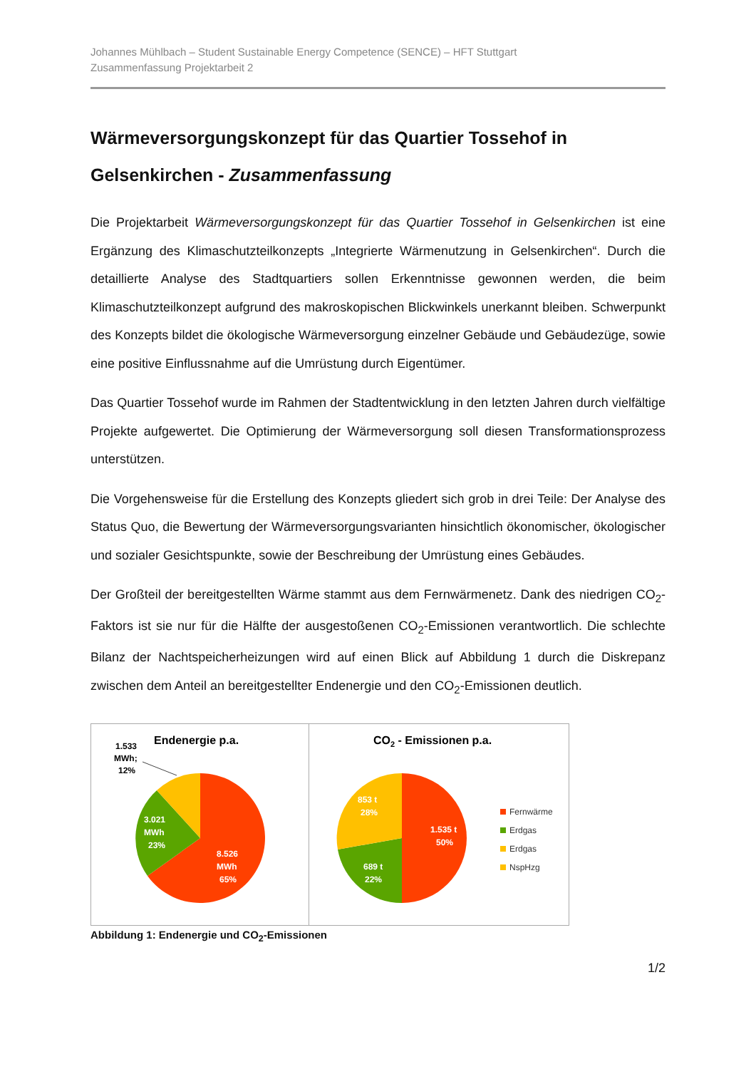Johannes Mühlbach – Student Sustainable Energy Competence (SENCE) – HFT Stuttgart
Zusammenfassung Projektarbeit 2
Wärmeversorgungskonzept für das Quartier Tossehof in Gelsenkirchen - Zusammenfassung
Die Projektarbeit Wärmeversorgungskonzept für das Quartier Tossehof in Gelsenkirchen ist eine Ergänzung des Klimaschutzteilkonzepts „Integrierte Wärmenutzung in Gelsenkirchen“. Durch die detaillierte Analyse des Stadtquartiers sollen Erkenntnisse gewonnen werden, die beim Klimaschutzteilkonzept aufgrund des makroskopischen Blickwinkels unerkannt bleiben. Schwerpunkt des Konzepts bildet die ökologische Wärmeversorgung einzelner Gebäude und Gebäudezüge, sowie eine positive Einflussnahme auf die Umrüstung durch Eigentümer.
Das Quartier Tossehof wurde im Rahmen der Stadtentwicklung in den letzten Jahren durch vielfältige Projekte aufgewertet. Die Optimierung der Wärmeversorgung soll diesen Transformationsprozess unterstützen.
Die Vorgehensweise für die Erstellung des Konzepts gliedert sich grob in drei Teile: Der Analyse des Status Quo, die Bewertung der Wärmeversorgungsvarianten hinsichtlich ökonomischer, ökologischer und sozialer Gesichtspunkte, sowie der Beschreibung der Umrüstung eines Gebäudes.
Der Großteil der bereitgestellten Wärme stammt aus dem Fernwärmenetz. Dank des niedrigen CO<sub>2</sub>-Faktors ist sie nur für die Hälfte der ausgestoßenen CO<sub>2</sub>-Emissionen verantwortlich. Die schlechte Bilanz der Nachtspeicherheizungen wird auf einen Blick auf Abbildung 1 durch die Diskrepanz zwischen dem Anteil an bereitgestellter Endenergie und den CO<sub>2</sub>-Emissionen deutlich.
Endenergie p.a.
1.533
MWh;
12%
3.021
MWh
23%
8.526
MWh
65%
CO2 - Emissionen p.a.
853 t
28%
1.535 t
50%
689 t
22%
Fernwärme
Erdgas
Erdgas
NspHzg
Abbildung 1: Endenergie und CO<sub>2</sub>-Emissionen
1/2